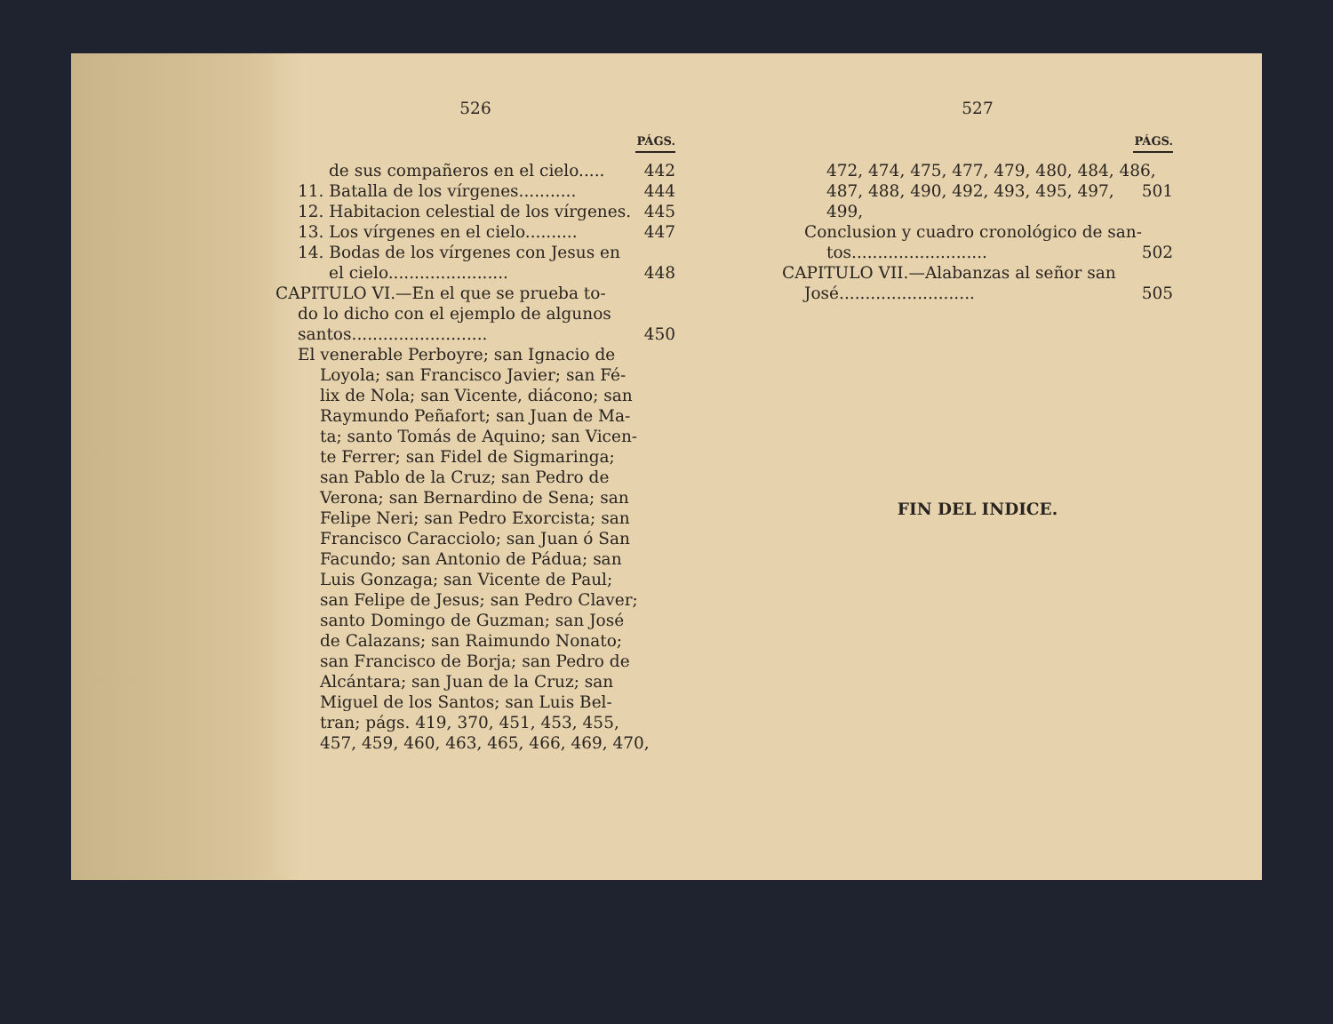526
PÁGS.
de sus compañeros en el cielo..... 442
11. Batalla de los vírgenes........... 444
12. Habitacion celestial de los vírgenes. 445
13. Los vírgenes en el cielo.......... 447
14. Bodas de los vírgenes con Jesus en
el cielo....................... 448
CAPITULO VI.—En el que se prueba to-
do lo dicho con el ejemplo de algunos
santos.......................... 450
El venerable Perboyre; san Ignacio de
Loyola; san Francisco Javier; san Fé-
lix de Nola; san Vicente, diácono; san
Raymundo Peñafort; san Juan de Ma-
ta; santo Tomás de Aquino; san Vicen-
te Ferrer; san Fidel de Sigmaringa;
san Pablo de la Cruz; san Pedro de
Verona; san Bernardino de Sena; san
Felipe Neri; san Pedro Exorcista; san
Francisco Caracciolo; san Juan ó San
Facundo; san Antonio de Pádua; san
Luis Gonzaga; san Vicente de Paul;
san Felipe de Jesus; san Pedro Claver;
santo Domingo de Guzman; san José
de Calazans; san Raimundo Nonato;
san Francisco de Borja; san Pedro de
Alcántara; san Juan de la Cruz; san
Miguel de los Santos; san Luis Bel-
tran; págs. 419, 370, 451, 453, 455,
457, 459, 460, 463, 465, 466, 469, 470,
527
PÁGS.
472, 474, 475, 477, 479, 480, 484, 486,
487, 488, 490, 492, 493, 495, 497, 499, 501
Conclusion y cuadro cronológico de san-
tos.......................... 502
CAPITULO VII.—Alabanzas al señor san
José.......................... 505
FIN DEL INDICE.